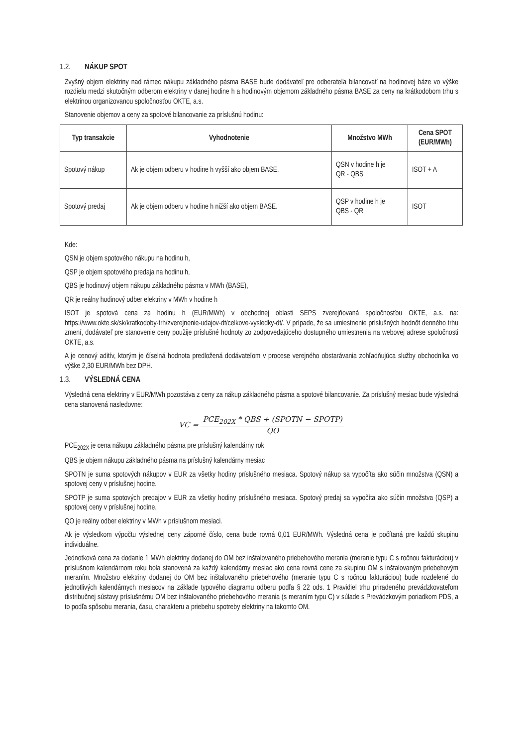1.2. NÁKUP SPOT
Zvyšný objem elektriny nad rámec nákupu základného pásma BASE bude dodávateľ pre odberateľa bilancovať na hodinovej báze vo výške rozdielu medzi skutočným odberom elektriny v danej hodine h a hodinovým objemom základného pásma BASE za ceny na krátkodobom trhu s elektrinou organizovanou spoločnosťou OKTE, a.s.
Stanovenie objemov a ceny za spotové bilancovanie za príslušnú hodinu:
| Typ transakcie | Vyhodnotenie | Množstvo MWh | Cena SPOT (EUR/MWh) |
| --- | --- | --- | --- |
| Spotový nákup | Ak je objem odberu v hodine h vyšší ako objem BASE. | QSN v hodine h je QR - QBS | ISOT + A |
| Spotový predaj | Ak je objem odberu v hodine h nižší ako objem BASE. | QSP v hodine h je QBS - QR | ISOT |
Kde:
QSN je objem spotového nákupu na hodinu h,
QSP je objem spotového predaja na hodinu h,
QBS je hodinový objem nákupu základného pásma v MWh (BASE),
QR je reálny hodinový odber elektriny v MWh v hodine h
ISOT je spotová cena za hodinu h (EUR/MWh) v obchodnej oblasti SEPS zverejňovaná spoločnosťou OKTE, a.s. na: https://www.okte.sk/sk/kratkodoby-trh/zverejnenie-udajov-dt/celkove-vysledky-dt/. V prípade, že sa umiestnenie príslušných hodnôt denného trhu zmení, dodávateľ pre stanovenie ceny použije príslušné hodnoty zo zodpovedajúceho dostupného umiestnenia na webovej adrese spoločnosti OKTE, a.s.
A je cenový aditív, ktorým je číselná hodnota predložená dodávateľom v procese verejného obstarávania zohľadňujúca služby obchodníka vo výške 2,30 EUR/MWh bez DPH.
1.3. VÝSLEDNÁ CENA
Výsledná cena elektriny v EUR/MWh pozostáva z ceny za nákup základného pásma a spotové bilancovanie. Za príslušný mesiac bude výsledná cena stanovená nasledovne:
VC =
PCE<sub>202X</sub> * QBS + (SPOTN − SPOTP)
QO
PCE<sub>202X</sub> je cena nákupu základného pásma pre príslušný kalendárny rok
QBS je objem nákupu základného pásma na príslušný kalendárny mesiac
SPOTN je suma spotových nákupov v EUR za všetky hodiny príslušného mesiaca. Spotový nákup sa vypočíta ako súčin množstva (QSN) a spotovej ceny v príslušnej hodine.
SPOTP je suma spotových predajov v EUR za všetky hodiny príslušného mesiaca. Spotový predaj sa vypočíta ako súčin množstva (QSP) a spotovej ceny v príslušnej hodine.
QO je reálny odber elektriny v MWh v príslušnom mesiaci.
Ak je výsledkom výpočtu výslednej ceny záporné číslo, cena bude rovná 0,01 EUR/MWh. Výsledná cena je počítaná pre každú skupinu individuálne.
Jednotková cena za dodanie 1 MWh elektriny dodanej do OM bez inštalovaného priebehového merania (meranie typu C s ročnou fakturáciou) v príslušnom kalendárnom roku bola stanovená za každý kalendárny mesiac ako cena rovná cene za skupinu OM s inštalovaným priebehovým meraním. Množstvo elektriny dodanej do OM bez inštalovaného priebehového (meranie typu C s ročnou fakturáciou) bude rozdelené do jednotlivých kalendárnych mesiacov na základe typového diagramu odberu podľa § 22 ods. 1 Pravidiel trhu priradeného prevádzkovateľom distribučnej sústavy príslušnému OM bez inštalovaného priebehového merania (s meraním typu C) v súlade s Prevádzkovým poriadkom PDS, a to podľa spôsobu merania, času, charakteru a priebehu spotreby elektriny na takomto OM.